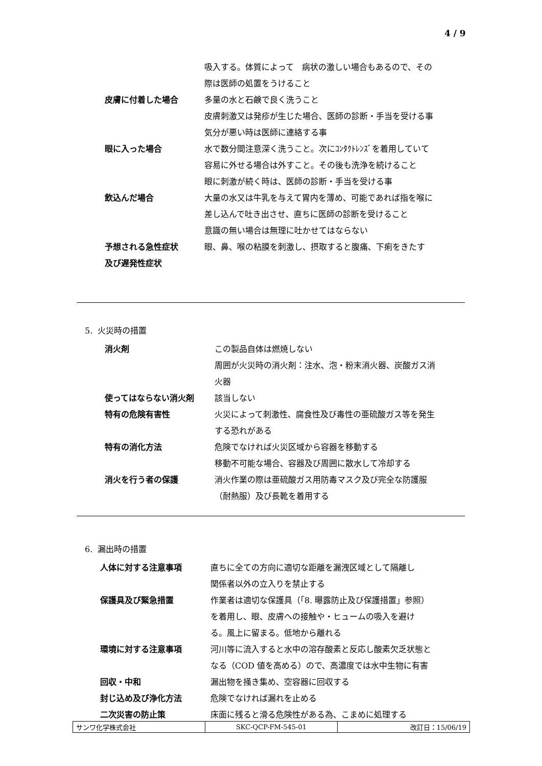4 / 9
| | 吸入する。体質によって 病状の激しい場合もあるので、その 際は医師の処置をうけること |
| 皮膚に付着した場合 | 多量の水と石鹸で良く洗うこと 皮膚刺激又は発疹が生じた場合、医師の診断・手当を受ける事 気分が悪い時は医師に連絡する事 |
| 眼に入った場合 | 水で数分間注意深く洗うこと。次にｺﾝﾀｸﾄﾚﾝｽﾞを着用していて 容易に外せる場合は外すこと。その後も洗浄を続けること 眼に刺激が続く時は、医師の診断・手当を受ける事 |
| 飲込んだ場合 | 大量の水又は牛乳を与えて胃内を薄め、可能であれば指を喉に 差し込んで吐き出させ、直ちに医師の診断を受けること 意識の無い場合は無理に吐かせてはならない |
| 予想される急性症状 及び遅発性症状 | 眼、鼻、喉の粘膜を刺激し、摂取すると腹痛、下痢をきたす |
5. 火災時の措置
| 消火剤 | この製品自体は燃焼しない 周囲が火災時の消火剤：注水、泡・粉末消火器、炭酸ガス消 火器 |
| 使ってはならない消火剤 | 該当しない |
| 特有の危険有害性 | 火災によって刺激性、腐食性及び毒性の亜硫酸ガス等を発生 する恐れがある |
| 特有の消化方法 | 危険でなければ火災区域から容器を移動する 移動不可能な場合、容器及び周囲に散水して冷却する |
| 消火を行う者の保護 | 消火作業の際は亜硫酸ガス用防毒マスク及び完全な防護服 （耐熱服）及び長靴を着用する |
6. 漏出時の措置
| 人体に対する注意事項 | 直ちに全ての方向に適切な距離を漏洩区域として隔離し 関係者以外の立入りを禁止する |
| 保護具及び緊急措置 | 作業者は適切な保護具（「8. 曝露防止及び保護措置」参照） を着用し、眼、皮膚への接触や・ヒュームの吸入を避け る。風上に留まる。低地から離れる |
| 環境に対する注意事項 | 河川等に流入すると水中の溶存酸素と反応し酸素欠乏状態と なる（COD 値を高める）ので、高濃度では水中生物に有害 |
| 回収・中和 | 漏出物を掻き集め、空容器に回収する |
| 封じ込め及び浄化方法 | 危険でなければ漏れを止める |
| 二次災害の防止策 | 床面に残ると滑る危険性がある為、こまめに処理する |
| サンワ化学株式会社 | SKC-QCP-FM-545-01 | 改訂日：15/06/19 |